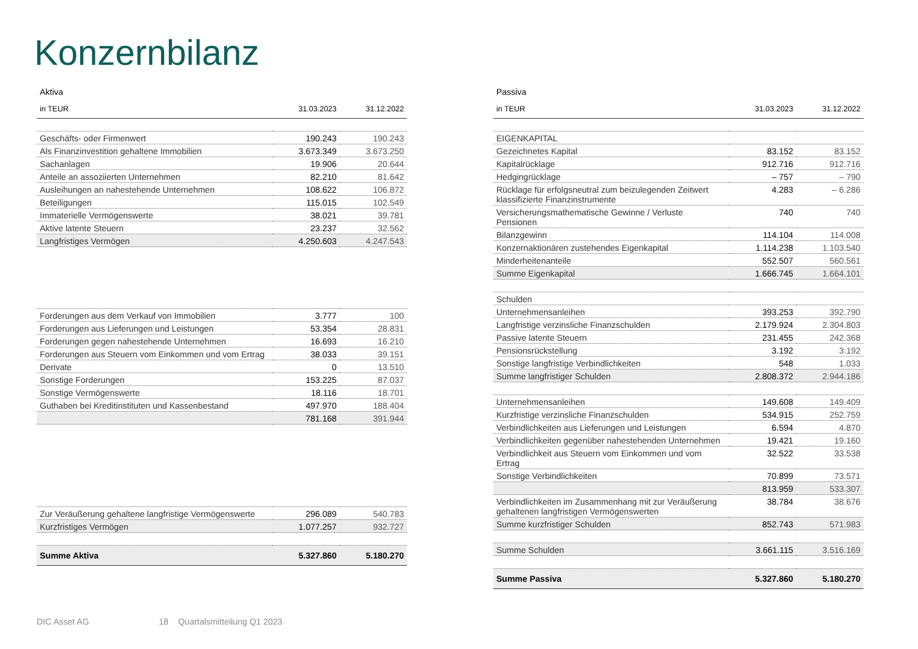Konzernbilanz
Aktiva
| in TEUR | 31.03.2023 | 31.12.2022 |
| --- | --- | --- |
| Geschäfts- oder Firmenwert | 190.243 | 190.243 |
| Als Finanzinvestition gehaltene Immobilien | 3.673.349 | 3.673.250 |
| Sachanlagen | 19.906 | 20.644 |
| Anteile an assoziierten Unternehmen | 82.210 | 81.642 |
| Ausleihungen an nahestehende Unternehmen | 108.622 | 106.872 |
| Beteiligungen | 115.015 | 102.549 |
| Immaterielle Vermögenswerte | 38.021 | 39.781 |
| Aktive latente Steuern | 23.237 | 32.562 |
| Langfristiges Vermögen | 4.250.603 | 4.247.543 |
| Forderungen aus dem Verkauf von Immobilien | 3.777 | 100 |
| Forderungen aus Lieferungen und Leistungen | 53.354 | 28.831 |
| Forderungen gegen nahestehende Unternehmen | 16.693 | 16.210 |
| Forderungen aus Steuern vom Einkommen und vom Ertrag | 38.033 | 39.151 |
| Derivate | 0 | 13.510 |
| Sonstige Forderungen | 153.225 | 87.037 |
| Sonstige Vermögenswerte | 18.116 | 18.701 |
| Guthaben bei Kreditinstituten und Kassenbestand | 497.970 | 188.404 |
| | 781.168 | 391.944 |
| Zur Veräußerung gehaltene langfristige Vermögenswerte | 296.089 | 540.783 |
| Kurzfristiges Vermögen | 1.077.257 | 932.727 |
| Summe Aktiva | 5.327.860 | 5.180.270 |
Passiva
| in TEUR | 31.03.2023 | 31.12.2022 |
| --- | --- | --- |
| EIGENKAPITAL | | |
| Gezeichnetes Kapital | 83.152 | 83.152 |
| Kapitalrücklage | 912.716 | 912.716 |
| Hedgingrücklage | – 757 | – 790 |
| Rücklage für erfolgsneutral zum beizulegenden Zeitwert klassifizierte Finanzinstrumente | 4.283 | – 6.286 |
| Versicherungsmathematische Gewinne / Verluste Pensionen | 740 | 740 |
| Bilanzgewinn | 114.104 | 114.008 |
| Konzernaktionären zustehendes Eigenkapital | 1.114.238 | 1.103.540 |
| Minderheitenanteile | 552.507 | 560.561 |
| Summe Eigenkapital | 1.666.745 | 1.664.101 |
| Schulden | | |
| Unternehmensanleihen | 393.253 | 392.790 |
| Langfristige verzinsliche Finanzschulden | 2.179.924 | 2.304.803 |
| Passive latente Steuern | 231.455 | 242.368 |
| Pensionsrückstellung | 3.192 | 3.192 |
| Sonstige langfristige Verbindlichkeiten | 548 | 1.033 |
| Summe langfristiger Schulden | 2.808.372 | 2.944.186 |
| Unternehmensanleihen | 149.608 | 149.409 |
| Kurzfristige verzinsliche Finanzschulden | 534.915 | 252.759 |
| Verbindlichkeiten aus Lieferungen und Leistungen | 6.594 | 4.870 |
| Verbindlichkeiten gegenüber nahestehenden Unternehmen | 19.421 | 19.160 |
| Verbindlichkeit aus Steuern vom Einkommen und vom Ertrag | 32.522 | 33.538 |
| Sonstige Verbindlichkeiten | 70.899 | 73.571 |
| | 813.959 | 533.307 |
| Verbindlichkeiten im Zusammenhang mit zur Veräußerung gehaltenen langfristigen Vermögenswerten | 38.784 | 38.676 |
| Summe kurzfristiger Schulden | 852.743 | 571.983 |
| Summe Schulden | 3.661.115 | 3.516.169 |
| Summe Passiva | 5.327.860 | 5.180.270 |
DIC Asset AG 18 Quartalsmitteilung Q1 2023